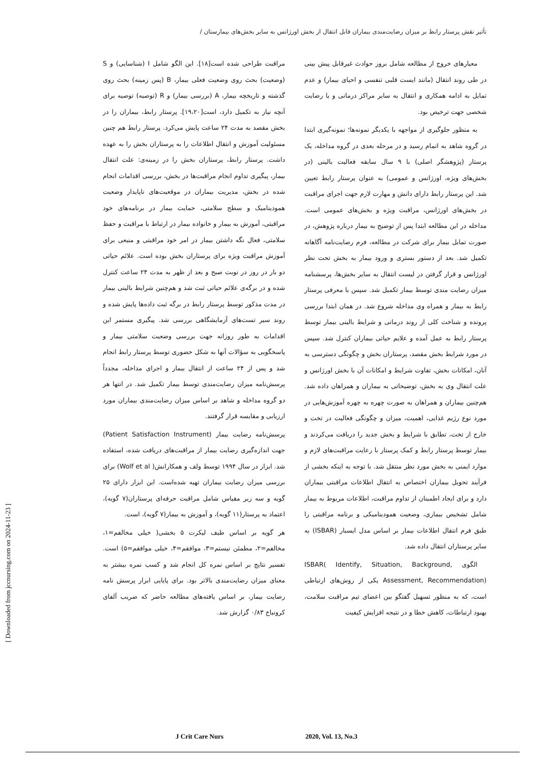تأثیر نقش پرستار رابط بر میزان رضایت‌مندی بیماران قابل انتقال از بخش اورژانس به سایر بخش‌های بیمارستان /
معیارهای خروج از مطالعه شامل بروز حوادث غیرقابل پیش بینی در طی روند انتقال (مانند ایست قلبی تنفسی و احیای بیمار) و عدم تمایل به ادامه همکاری و انتقال به سایر مراکز درمانی و یا رضایت شخصی جهت ترخیص بود.
به منظور جلوگیری از مواجهه با یکدیگر نمونه‌ها؛ نمونه‌گیری ابتدا در گروه شاهد به اتمام رسید و در مرحله بعدی در گروه مداخله، یک پرستار (پژوهشگر اصلی) با ۹ سال سابقه فعالیت بالینی (در بخش‌های ویژه، اورژانس و عمومی) به عنوان پرستار رابط تعیین شد. این پرستار رابط دارای دانش و مهارت لازم جهت اجرای مراقبت در بخش‌های اورژانس، مراقبت ویژه و بخش‌های عمومی است. مداخله در این مطالعه ابتدا پس از توضیح به بیمار درباره پژوهش، در صورت تمایل بیمار برای شرکت در مطالعه، فرم رضایت‌نامه آگاهانه تکمیل شد. بعد از دستور بستری و ورود بیمار به بخش تحت نظر اورژانس و قرار گرفتن در لیست انتقال به سایر بخش‌ها، پرسشنامه میزان رضایت مندی توسط بیمار تکمیل شد. سپس با معرفی پرستار رابط به بیمار و همراه وی مداخله شروع شد. در همان ابتدا بررسی پرونده و شناخت کلی از روند درمانی و شرایط بالینی بیمار توسط پرستار رابط به عمل آمده و علایم حیاتی بیماران کنترل شد. سپس در مورد شرایط بخش مقصد، پرستاران بخش و چگونگی دسترسی به آنان، امکانات بخش، تفاوت شرایط و امکانات آن با بخش اورژانس و علت انتقال وی به بخش، توضیحاتی به بیماران و همراهان داده شد. هم‌چنین بیماران و همراهان به صورت چهره به چهره آموزش‌هایی در مورد نوع رژیم غذایی، اهمیت، میزان و چگونگی فعالیت در تخت و خارج از تخت، تطابق با شرایط و بخش جدید را دریافت می‌کردند و بیمار توسط پرستار رابط و کمک پرستار با رعایت مراقبت‌های لازم و موارد ایمنی به بخش مورد نظر منتقل شد. با توجه به اینکه بخشی از فرآیند تحویل بیماران اختصاص به انتقال اطلاعات مراقبتی بیماران دارد و برای ایجاد اطمینان از تداوم مراقبت، اطلاعات مربوط به بیمار شامل تشخیص بیماری، وضعیت همودینامیکی و برنامه مراقبتی را طبق فرم انتقال اطلاعات بیمار بر اساس مدل ایسبار (ISBAR) به سایر پرستاران انتقال داده شد.
الگوی ISBAR( Identify, Situation, Background, Assessment, Recommendation) یکی از روش‌های ارتباطی است، که به منظور تسهیل گفتگو بین اعضای تیم مراقبت سلامت، بهبود ارتباطات، کاهش خطا و در نتیجه افزایش کیفیت
مراقبت طراحی شده است[۱۸]. این الگو شامل I (شناسایی) و S (وضعیت) بحث روی وضعیت فعلی بیمار، B (پس زمینه) بحث روی گذشته و تاریخچه بیمار، A (بررسی بیمار) و R (توصیه) توصیه برای آنچه نیاز به تکمیل دارد، است[۱۹،۲۰]. پرستار رابط، بیماران را در بخش مقصد به مدت ۲۴ ساعت پایش می‌کرد. پرستار رابط هم چنین مسئولیت آموزش و انتقال اطلاعات را به پرستاران بخش را به عهده داشت. پرستار رابط، پرستاران بخش را در زمینه‌ی: علت انتقال بیمار، پیگیری تداوم انجام مراقبت‌ها در بخش، بررسی اقدامات انجام شده در بخش، مدیریت بیماران در موقعیت‌های ناپایدار وضعیت همودینامیک و سطح سلامتی، حمایت بیمار در برنامه‌های خود مراقبتی، آموزش به بیمار و خانواده بیمار در ارتباط با مراقبت و حفظ سلامتی، فعال نگه داشتن بیمار در امر خود مراقبتی و منبعی برای آموزش مراقبت ویژه برای پرستاران بخش بوده است. علائم حیاتی دو بار در روز در نوبت صبح و بعد از ظهر به مدت ۲۴ ساعت کنترل شده و در برگه‌ی علائم حیاتی ثبت شد و هم‌چنین شرایط بالینی بیمار در مدت مذکور توسط پرستار رابط در برگه ثبت داده‌ها پایش شده و روند سیر تست‌های آزمایشگاهی بررسی شد. پیگیری مستمر این اقدامات به طور روزانه جهت بررسی وضعیت سلامتی بیمار و پاسخگویی به سؤالات آنها به شکل حضوری توسط پرستار رابط انجام شد و پس از ۲۴ ساعت از انتقال بیمار و اجرای مداخله، مجدداً پرسش‌نامه میزان رضایت‌مندی توسط بیمار تکمیل شد. در انتها هر دو گروه مداخله و شاهد بر اساس میزان رضایت‌مندی بیماران مورد ارزیابی و مقایسه قرار گرفتند.
پرسش‌نامه رضایت بیمار (Patient Satisfaction Instrument) جهت اندازه‌گیری رضایت بیمار از مراقبت‌های دریافت شده، استفاده شد. ابزار در سال ۱۹۹۴ توسط ولف و همکارانش( Wolf et al) برای بررسی میزان رضایت بیماران تهیه شده‌است. این ابزار دارای ۲۵ گویه و سه زیر مقیاس شامل مراقبت حرفه‌ای پرستاران(۷ گویه)، اعتماد به پرستار(۱۱ گویه)، و آموزش به بیمار(۷ گویه)، است.
هر گویه بر اساس طیف لیکرت ۵ بخشی( خیلی مخالفم=۱، مخالفم=۲، مطمئن نیستم=۳، موافقم=۴، خیلی موافقم=۵) است. تفسیر نتایج بر اساس نمره کل انجام شد و کسب نمره بیشتر به معنای میزان رضایت‌مندی بالاتر بود. برای پایایی ابزار پرسش نامه رضایت بیمار، بر اساس یافته‌های مطالعه حاضر که ضریب آلفای کرونباخ ۰/۸۳ گزارش شد.
[ Downloaded from jccnursing.com on 2024-11-23 ]
J Crit Care Nurs 2020, Vol. 13, No.3